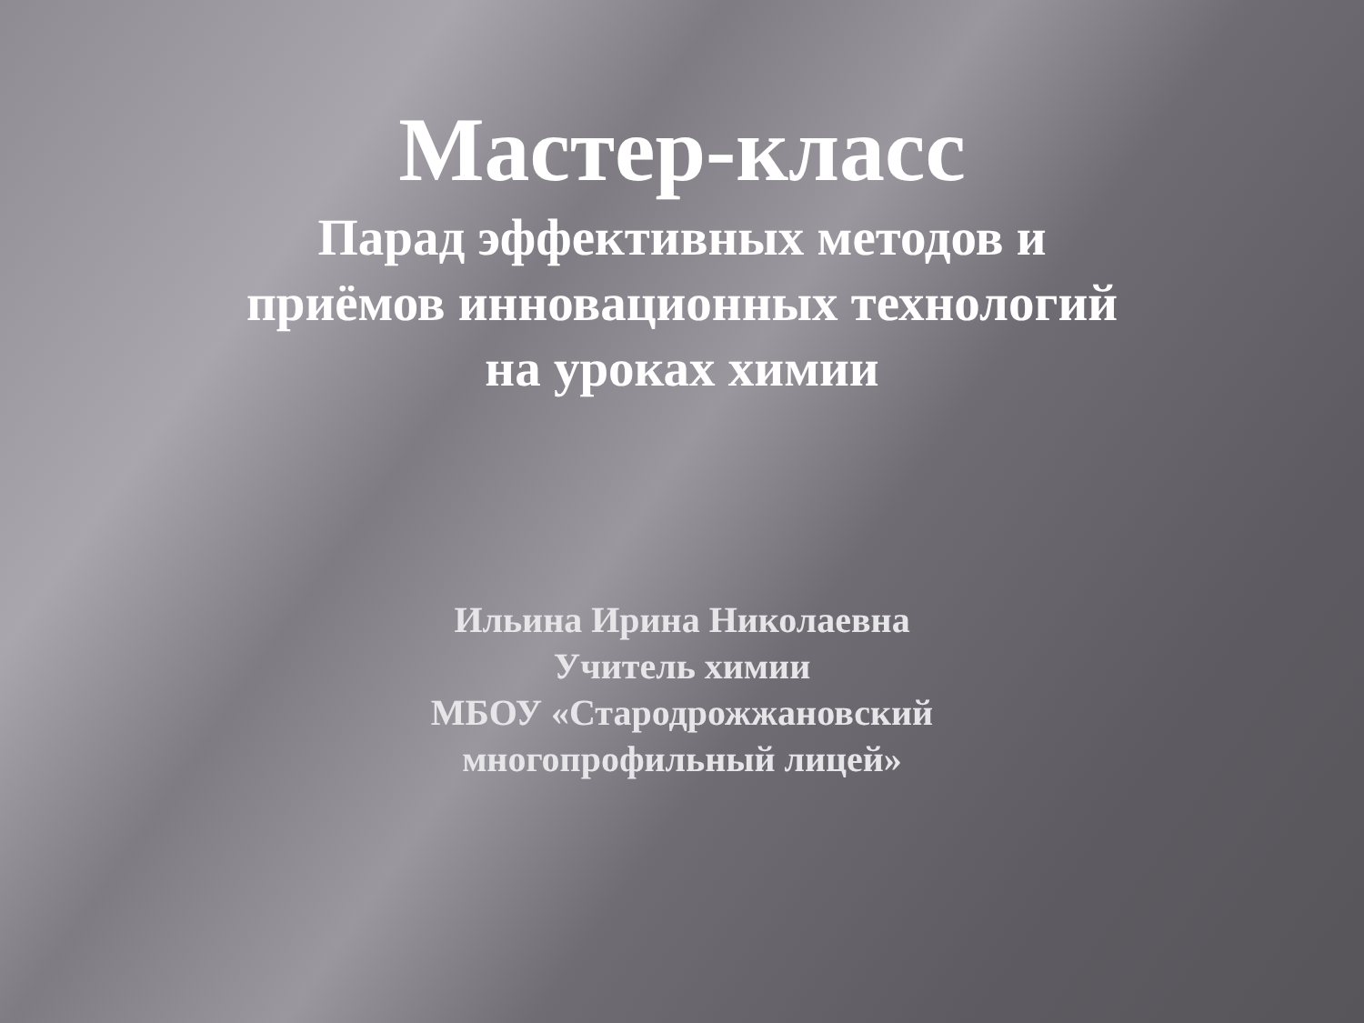Мастер-класс
Парад эффективных методов и
приёмов инновационных технологий
на уроках химии
Ильина Ирина Николаевна
Учитель химии
МБОУ «Стародрожжановский
многопрофильный лицей»